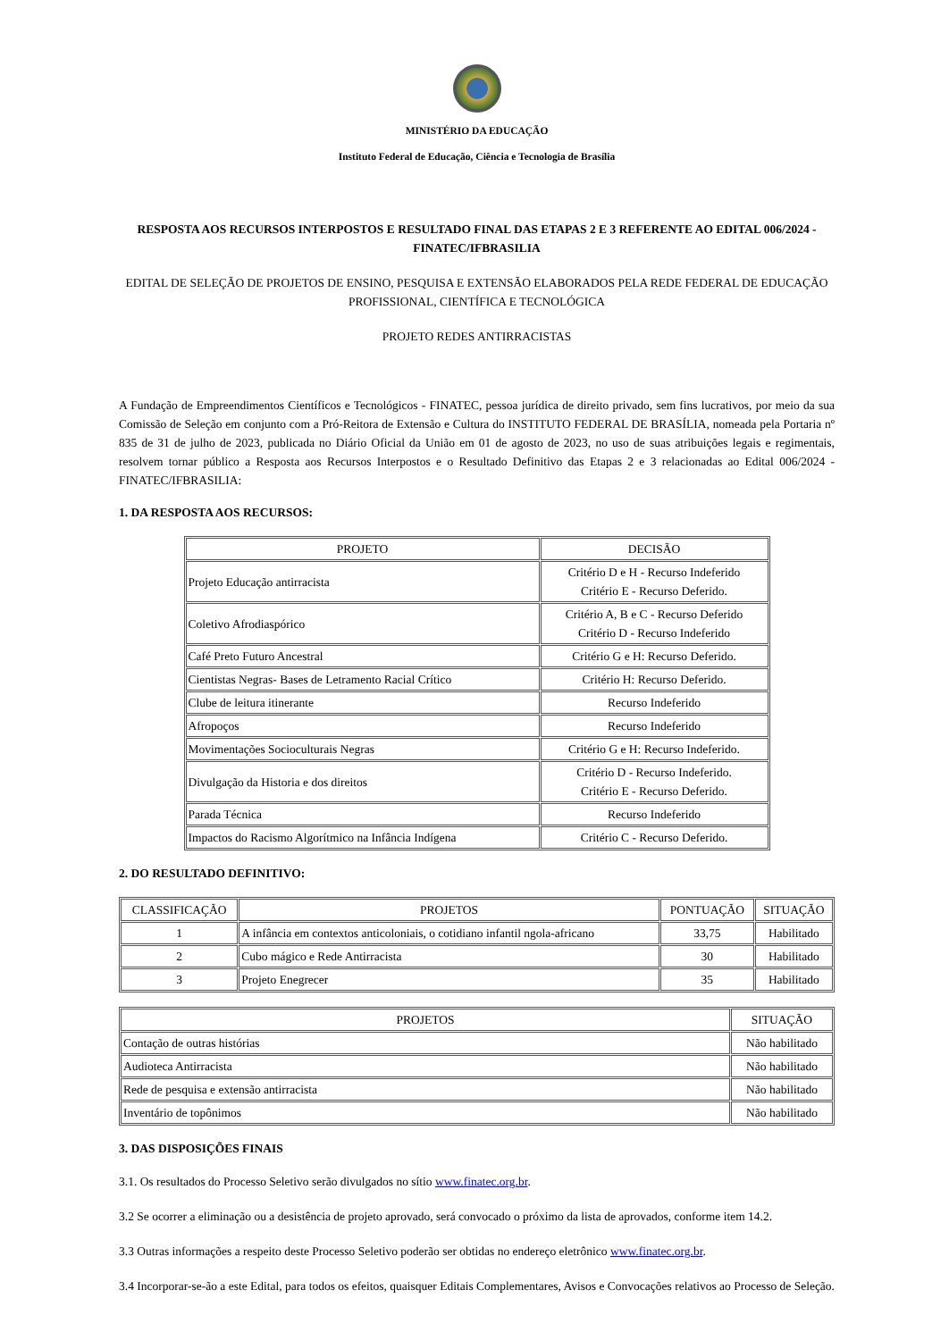MINISTÉRIO DA EDUCAÇÃO
Instituto Federal de Educação, Ciência e Tecnologia de Brasília
RESPOSTA AOS RECURSOS INTERPOSTOS E RESULTADO FINAL DAS ETAPAS 2 E 3 REFERENTE AO EDITAL 006/2024 - FINATEC/IFBRASILIA
EDITAL DE SELEÇÃO DE PROJETOS DE ENSINO, PESQUISA E EXTENSÃO ELABORADOS PELA REDE FEDERAL DE EDUCAÇÃO PROFISSIONAL, CIENTÍFICA E TECNOLÓGICA
PROJETO REDES ANTIRRACISTAS
A Fundação de Empreendimentos Científicos e Tecnológicos - FINATEC, pessoa jurídica de direito privado, sem fins lucrativos, por meio da sua Comissão de Seleção em conjunto com a Pró-Reitora de Extensão e Cultura do INSTITUTO FEDERAL DE BRASÍLIA, nomeada pela Portaria nº 835 de 31 de julho de 2023, publicada no Diário Oficial da União em 01 de agosto de 2023, no uso de suas atribuições legais e regimentais, resolvem tornar público a Resposta aos Recursos Interpostos e o Resultado Definitivo das Etapas 2 e 3 relacionadas ao Edital 006/2024 - FINATEC/IFBRASILIA:
1. DA RESPOSTA AOS RECURSOS:
| PROJETO | DECISÃO |
| --- | --- |
| Projeto Educação antirracista | Critério D e H - Recurso Indeferido Critério E - Recurso Deferido. |
| Coletivo Afrodiaspórico | Critério A, B e C - Recurso Deferido Critério D - Recurso Indeferido |
| Café Preto Futuro Ancestral | Critério G e H: Recurso Deferido. |
| Cientistas Negras- Bases de Letramento Racial Crítico | Critério H: Recurso Deferido. |
| Clube de leitura itinerante | Recurso Indeferido |
| Afropoços | Recurso Indeferido |
| Movimentações Socioculturais Negras | Critério G e H: Recurso Indeferido. |
| Divulgação da Historia e dos direitos | Critério D - Recurso Indeferido. Critério E - Recurso Deferido. |
| Parada Técnica | Recurso Indeferido |
| Impactos do Racismo Algorítmico na Infância Indígena | Critério C - Recurso Deferido. |
2. DO RESULTADO DEFINITIVO:
| CLASSIFICAÇÃO | PROJETOS | PONTUAÇÃO | SITUAÇÃO |
| --- | --- | --- | --- |
| 1 | A infância em contextos anticoloniais, o cotidiano infantil ngola-africano | 33,75 | Habilitado |
| 2 | Cubo mágico e Rede Antirracista | 30 | Habilitado |
| 3 | Projeto Enegrecer | 35 | Habilitado |
| PROJETOS | SITUAÇÃO |
| --- | --- |
| Contação de outras histórias | Não habilitado |
| Audioteca Antirracista | Não habilitado |
| Rede de pesquisa e extensão antirracista | Não habilitado |
| Inventário de topônimos | Não habilitado |
3. DAS DISPOSIÇÕES FINAIS
3.1. Os resultados do Processo Seletivo serão divulgados no sítio www.finatec.org.br.
3.2 Se ocorrer a eliminação ou a desistência de projeto aprovado, será convocado o próximo da lista de aprovados, conforme item 14.2.
3.3 Outras informações a respeito deste Processo Seletivo poderão ser obtidas no endereço eletrônico www.finatec.org.br.
3.4 Incorporar-se-ão a este Edital, para todos os efeitos, quaisquer Editais Complementares, Avisos e Convocações relativos ao Processo de Seleção.